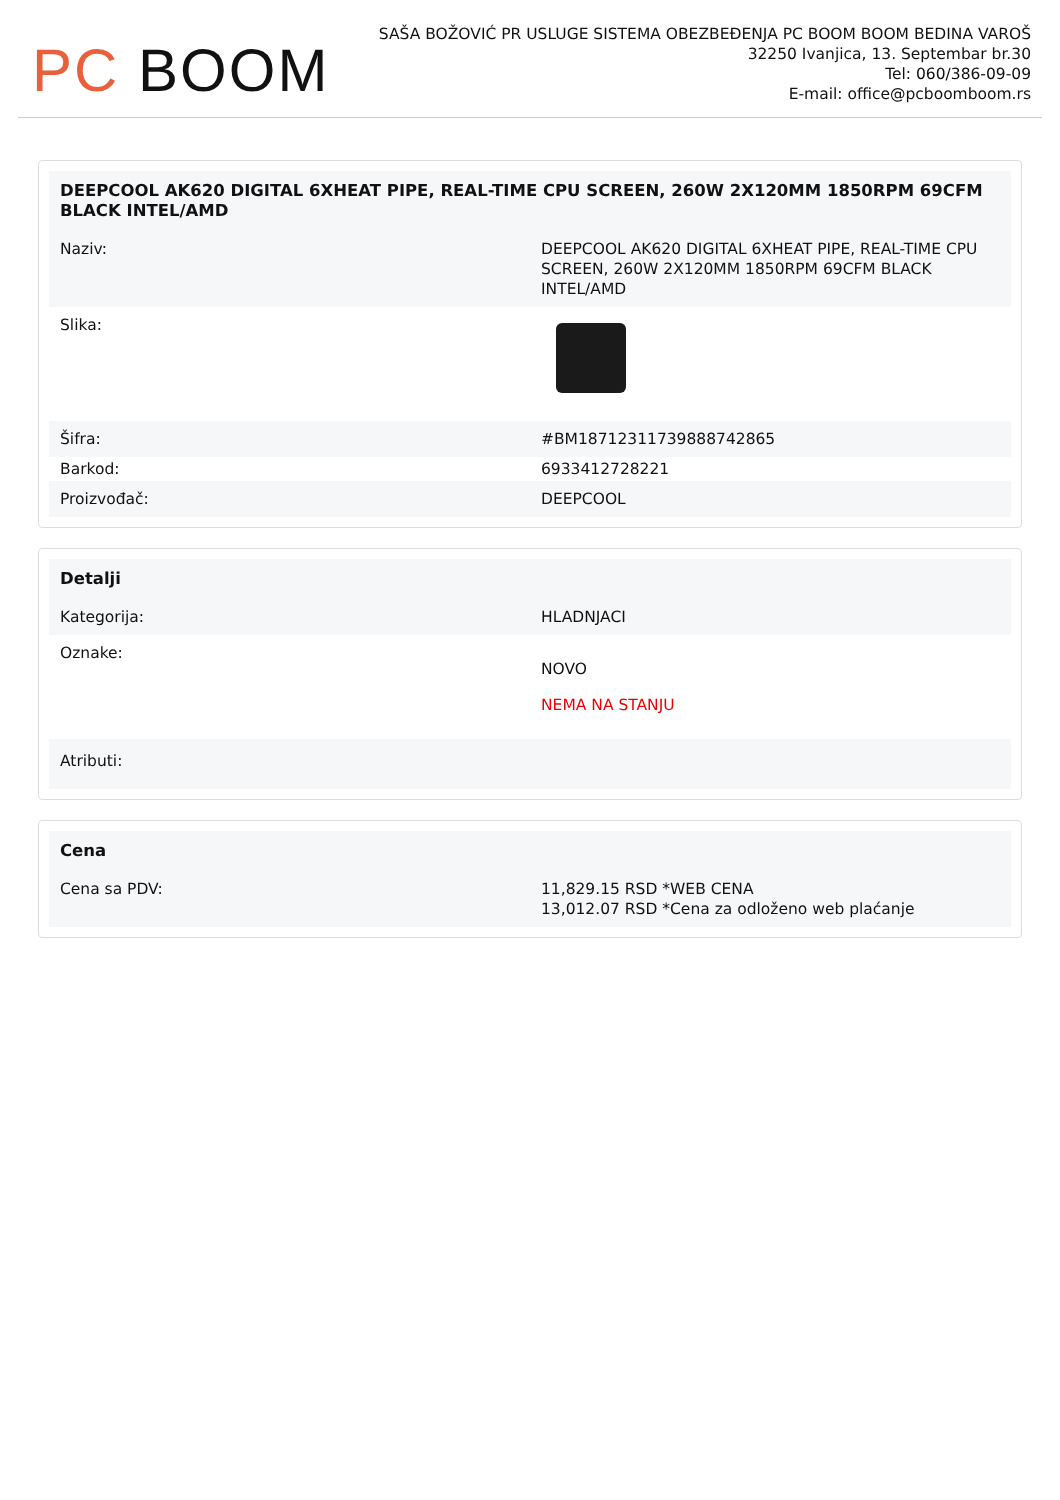PC BOOM
SAŠA BOŽOVIĆ PR USLUGE SISTEMA OBEZBEĐENJA PC BOOM BOOM BEDINA VAROŠ
32250 Ivanjica, 13. Septembar br.30
Tel: 060/386-09-09
E-mail: office@pcboomboom.rs
| DEEPCOOL AK620 DIGITAL 6XHEAT PIPE, REAL-TIME CPU SCREEN, 260W 2X120MM 1850RPM 69CFM BLACK INTEL/AMD | |
| --- | --- |
| Naziv: | DEEPCOOL AK620 DIGITAL 6XHEAT PIPE, REAL-TIME CPU SCREEN, 260W 2X120MM 1850RPM 69CFM BLACK INTEL/AMD |
| Slika: | |
| Šifra: | #BM18712311739888742865 |
| Barkod: | 6933412728221 |
| Proizvođač: | DEEPCOOL |
| Detalji | |
| --- | --- |
| Kategorija: | HLADNJACI |
| Oznake: | NOVO NEMA NA STANJU |
| Atributi: | |
| Cena | |
| --- | --- |
| Cena sa PDV: | 11,829.15 RSD *WEB CENA 13,012.07 RSD *Cena za odloženo web plaćanje |